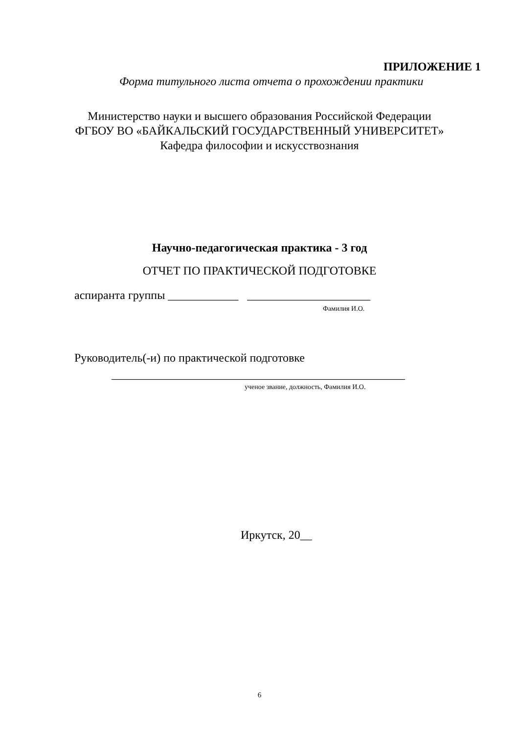ПРИЛОЖЕНИЕ 1
Форма титульного листа отчета о прохождении практики
Министерство науки и высшего образования Российской Федерации
ФГБОУ ВО «БАЙКАЛЬСКИЙ ГОСУДАРСТВЕННЫЙ УНИВЕРСИТЕТ»
Кафедра философии и искусствознания
Научно-педагогическая практика - 3 год
ОТЧЕТ ПО ПРАКТИЧЕСКОЙ ПОДГОТОВКЕ
аспиранта группы ____________ _____________________
Фамилия И.О.
Руководитель(-и) по практической подготовке
__________________________________________________
ученое звание, должность, Фамилия И.О.
Иркутск, 20__
6